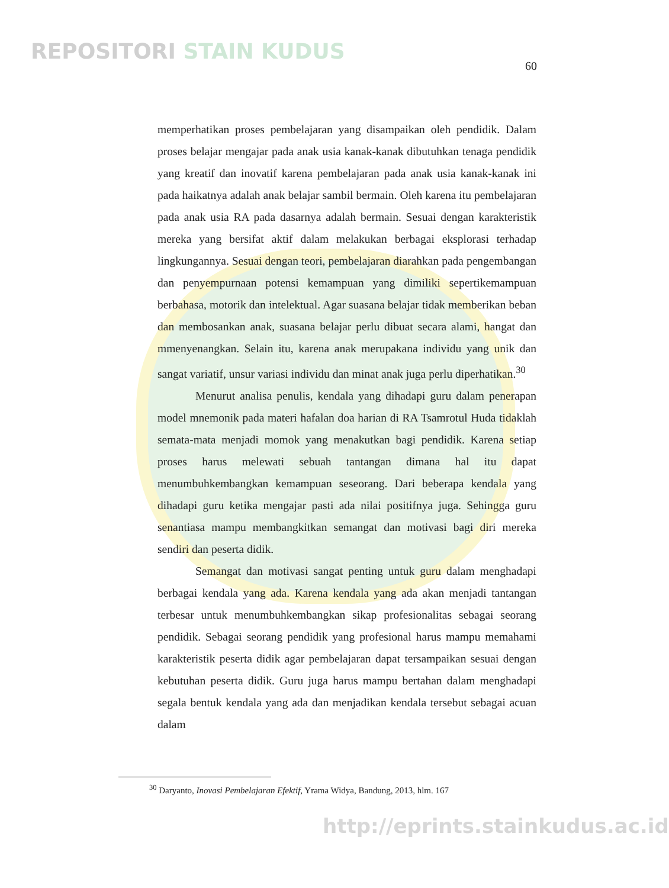REPOSITORI STAIN KUDUS
60
memperhatikan proses pembelajaran yang disampaikan oleh pendidik. Dalam proses belajar mengajar pada anak usia kanak-kanak dibutuhkan tenaga pendidik yang kreatif dan inovatif karena pembelajaran pada anak usia kanak-kanak ini pada haikatnya adalah anak belajar sambil bermain. Oleh karena itu pembelajaran pada anak usia RA pada dasarnya adalah bermain. Sesuai dengan karakteristik mereka yang bersifat aktif dalam melakukan berbagai eksplorasi terhadap lingkungannya. Sesuai dengan teori, pembelajaran diarahkan pada pengembangan dan penyempurnaan potensi kemampuan yang dimiliki sepertikemampuan berbahasa, motorik dan intelektual. Agar suasana belajar tidak memberikan beban dan membosankan anak, suasana belajar perlu dibuat secara alami, hangat dan mmenyenangkan. Selain itu, karena anak merupakana individu yang unik dan sangat variatif, unsur variasi individu dan minat anak juga perlu diperhatikan.<sup>30</sup>
Menurut analisa penulis, kendala yang dihadapi guru dalam penerapan model mnemonik pada materi hafalan doa harian di RA Tsamrotul Huda tidaklah semata-mata menjadi momok yang menakutkan bagi pendidik. Karena setiap proses harus melewati sebuah tantangan dimana hal itu dapat menumbuhkembangkan kemampuan seseorang. Dari beberapa kendala yang dihadapi guru ketika mengajar pasti ada nilai positifnya juga. Sehingga guru senantiasa mampu membangkitkan semangat dan motivasi bagi diri mereka sendiri dan peserta didik.
Semangat dan motivasi sangat penting untuk guru dalam menghadapi berbagai kendala yang ada. Karena kendala yang ada akan menjadi tantangan terbesar untuk menumbuhkembangkan sikap profesionalitas sebagai seorang pendidik. Sebagai seorang pendidik yang profesional harus mampu memahami karakteristik peserta didik agar pembelajaran dapat tersampaikan sesuai dengan kebutuhan peserta didik. Guru juga harus mampu bertahan dalam menghadapi segala bentuk kendala yang ada dan menjadikan kendala tersebut sebagai acuan dalam
<sup>30</sup> Daryanto, Inovasi Pembelajaran Efektif, Yrama Widya, Bandung, 2013, hlm. 167
http://eprints.stainkudus.ac.id